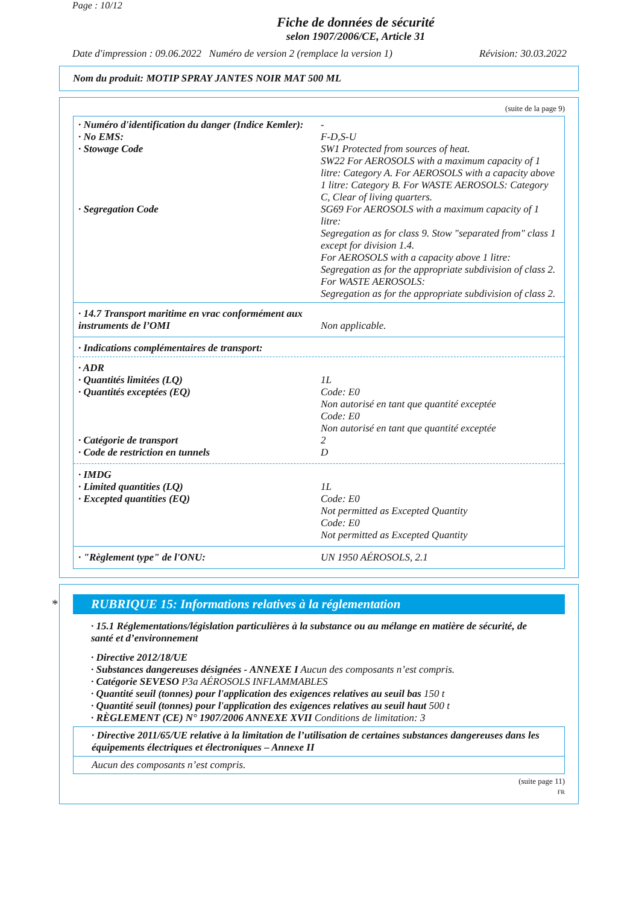Page : 10/12
Fiche de données de sécurité
selon 1907/2006/CE, Article 31
Date d'impression : 09.06.2022 Numéro de version 2 (remplace la version 1) Révision: 30.03.2022
Nom du produit: MOTIP SPRAY JANTES NOIR MAT 500 ML
(suite de la page 9)
· Numéro d'identification du danger (Indice Kemler):
-
· No EMS: F-D,S-U
· Stowage Code SW1 Protected from sources of heat.
SW22 For AEROSOLS with a maximum capacity of 1 litre: Category A. For AEROSOLS with a capacity above 1 litre: Category B. For WASTE AEROSOLS: Category C, Clear of living quarters.
· Segregation Code SG69 For AEROSOLS with a maximum capacity of 1 litre:
Segregation as for class 9. Stow "separated from" class 1 except for division 1.4.
For AEROSOLS with a capacity above 1 litre:
Segregation as for the appropriate subdivision of class 2.
For WASTE AEROSOLS:
Segregation as for the appropriate subdivision of class 2.
· 14.7 Transport maritime en vrac conformément aux instruments de l’OMI
Non applicable.
· Indications complémentaires de transport:
· ADR
· Quantités limitées (LQ) 1L
· Quantités exceptées (EQ) Code: E0
Non autorisé en tant que quantité exceptée
Code: E0
Non autorisé en tant que quantité exceptée
· Catégorie de transport 2
· Code de restriction en tunnels D
· IMDG
· Limited quantities (LQ) 1L
· Excepted quantities (EQ) Code: E0
Not permitted as Excepted Quantity
Code: E0
Not permitted as Excepted Quantity
· "Règlement type" de l'ONU: UN 1950 AÉROSOLS, 2.1
* RUBRIQUE 15: Informations relatives à la réglementation
· 15.1 Réglementations/législation particulières à la substance ou au mélange en matière de sécurité, de santé et d’environnement
· Directive 2012/18/UE
· Substances dangereuses désignées - ANNEXE I Aucun des composants n’est compris.
· Catégorie SEVESO P3a AÉROSOLS INFLAMMABLES
· Quantité seuil (tonnes) pour l'application des exigences relatives au seuil bas 150 t
· Quantité seuil (tonnes) pour l'application des exigences relatives au seuil haut 500 t
· RÈGLEMENT (CE) N° 1907/2006 ANNEXE XVII Conditions de limitation: 3
· Directive 2011/65/UE relative à la limitation de l’utilisation de certaines substances dangereuses dans les équipements électriques et électroniques – Annexe II
Aucun des composants n’est compris.
(suite page 11)
FR